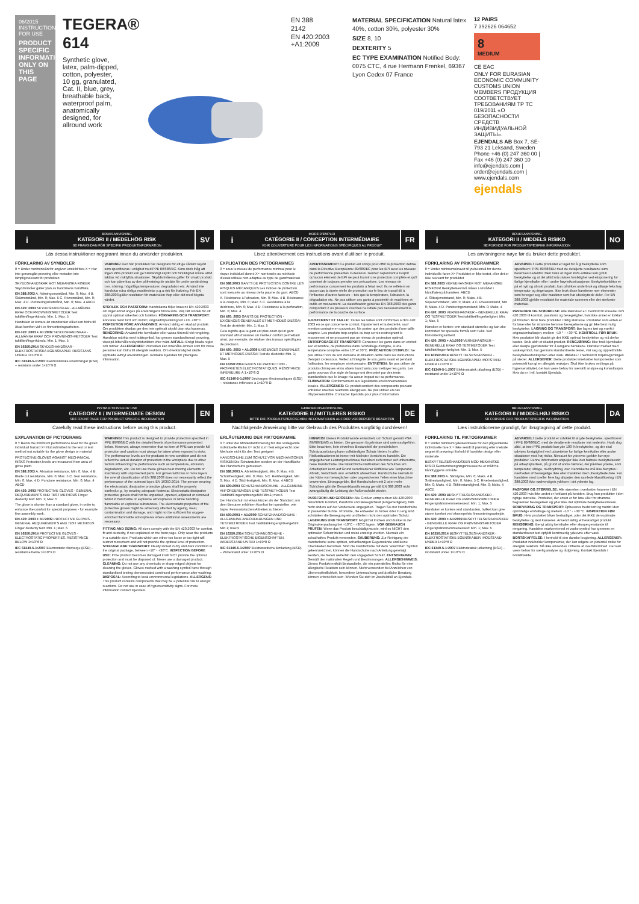06/2015 INSTRUCTIONS FOR USE
PRODUCT SPECIFIC INFORMATION ONLY ON THIS PAGE
TEGERA® 614
Synthetic glove, latex, palm-dipped, cotton, polyester, 10 gg, granulated, Cat. II, blue, grey, breathable back, waterproof palm, anatomically designed, for allround work
EN 388
2142
EN 420:2003 +A1:2009
MATERIAL SPECIFICATION Natural latex 40%, cotton 30%, polyester 30%
SIZE 8, 10
DEXTERITY 5
EC TYPE EXAMINATION Notified Body: 0075 CTC, 4 rue Hermann Frenkel, 69367 Lyon Cedex 07 France
12 PAIRS
7 392626 064652
8
MEDIUM
CE EAC
ONLY FOR EURASIAN ECONOMIC COMMUNITY CUSTOMS UNION MEMBERS ПРОДУКЦИЯ СООТВЕТСТВУЕТ ТРЕБОВАНИЯМ ТР ТС 019/2011 «О БЕЗОПАСНОСТИ СРЕДСТВ ИНДИВИДУАЛЬНОЙ ЗАЩИТЫ».
EJENDALS AB Box 7, SE-793 21 Leksand, Sweden Phone +46 (0) 247 360 00 | Fax +46 (0) 247 360 10 info@ejendals.com | order@ejendals.com | www.ejendals.com
ejendals
i
BRUKSANVISNING
KATEGORI II / MEDELHÖG RISK
SE FRAMSIDAN FÖR SPECIFIK PRODUKTINFORMATION
SV
Läs dessa instruktioner noggrannt innan du använder produkten.
FÖRKLARING AV SYMBOLER
0 = Under miniminivån för angiven enskild fara X = Har inte genomgått provning eller metoden inte lämplig/relevant för produkten
SKYDDSHANDSKAR MOT MEKANISKA RISKER Skyddsnivåer gäller ytan av handskens handflata.
EN 388:2003 A. Nötningsmotstånd, Min. 0; Max. 4 B. Skärmotstånd, Min. 0; Max. 5 C. Rivmotstånd, Min. 0; Max. 4 D. Punkteringsmotstånd, Min. 0; Max. 4 ABCD
EN 420: 2003 SKYDDSHANDSKAR - ALLMÄNNA KRAV OCH PROVNINGSMETODER Test taktilitet/fingerkänsla: Min. 1; Max. 5
Handsken är kortare än standarden vilket kan bidra till ökad komfort vid t ex finmonteringsarbeten.
EN 420: 2003 + A1:2009 SKYDDSHANDSKAR - ALLMÄNNA KRAV OCH PROVNINGS-METODER Test taktilitet/fingerkänsla: Min. 1; Max. 5
EN 16350:2014 SKYDDSHANDSKAR - ELEKTROSTATISKA EGENSKAPER. RESISTANS UNDER 1×10^8 Ω
IEC 61340-5-1:2007 Elektrostatiska urladdningar (ESD) – resistans under 1×10^9 Ω
VARNING! Den här produkten har designats för att ge sådant skydd som specificeras i enlighet med PPE 89/686/EC. Kom dock ihåg att ingen PPE-produkt kan ge fullständigt skydd och försiktighet måste alltid iakttas vid riskfyllda situationer. Skyddsnivåerna gäller för utvald produkt och kan påverkas av den påfrestning de utsätts för under användning t.ex. nötning, höga/låga temperaturer, degradation etc. Använd inte handskar nära rörliga maskindelar p.g.a risk för ihakning. För EN 388:2003 gäller resultaten för materialen ihop eller det med högsta värdet.
STORLEK OCH PASSFORM: Handskarna följer kraven i EN 420:2003 om inget annat anges på anvisningens första sida. Välj rätt storlek för att uppnå optimal säkerhet och funktion. FÖRVARING OCH TRANSPORT: Förvaras helst torrt och mörkt i originalförpackning vid +10- +30°C. INSPEKTION FÖRE ANVÄNDNING: Använd aldrig en skadad produkt. Om produkten skadas ger den inte optimalt skydd utan ska kasseras. RENGÖRING: Använd inte kemikalier eller vassa föremål vid rengöring. Handskar märkta med tvättsymbol, har genom standardiserad provning, visat på bibehållen skyddsfunktion efter tvätt. AVFALL: Enligt lokala regler och rutiner. ALLERGENER: Produkten kan innehålla ämnen som för vissa personer kan bidra till allergisk reaktion. Om överkänslighet skulle uppträda avbryt användningen. Kontakta Ejendals för ytterligare information.
i
MODE D'EMPLOI
CATÉGORIE II / CONCEPTION INTERMÉDIAIRE
VOIR COUVERTURE POUR LES INFORMATIONS SPÉCIFIQUES AU PRODUIT
FR
Lisez attentivement ces instructions avant d'utiliser le produit.
EXPLICATION DES PICTOGRAMMES
0 = sous le niveau de performance minimal pour le risque individuel donné X= non-testés ou méthode d'essai utilisée non-adaptée au type de gant/matériau
EN 388:2003 GANTS DE PROTECTION CONTRE LES RISQUES MÉCANIQUES Les indices de protection sont mesurés au niveau de la paume du gant. ABCD
A. Résistance à l'abrasion, Min. 0; Max. 4 B. Résistance à la coupure, Min. 0; Max. 5 C. Résistance à la déchirure, Min. 0; Max. 4 D. Résistance à la perforation, Min. 0; Max. 4
EN 420: 2003 GANTS DE PROTECTION - EXIGENCES GÉNÉRALES ET MÉTHODES D'ESSAI Test de dextérité: Min. 1; Max. 5
Cela signifie que le gant est plus court qu'un gant standard afin d'assurer un meilleur confort permettant ainsi, par exemple, de réaliser des travaux spécifiques de précision.
EN 420: 2003 + A1:2009 EXIGENCES GÉNÉRALES ET MÉTHODES D'ESSAI Test de dextérité: Min. 1; Max. 5
EN 16350:2014 GANTS DE PROTECTION - PROPRIÉTÉS ÉLECTROSTATIQUES. RÉSISTANCE INFÉRIEURE À 1×10^8 Ω
IEC 61340-5-1:2007 Décharges électrostatiques (ESD) – résistance inférieure à 1×10^9 Ω
AVERTISSEMENT! Ce produit est conçu pour offrir la protection définie dans la Directive Européenne 89/686/EC pour les EPI avec les niveaux de performance présentés ci-dessous. Gardez cependant à l'esprit qu'aucun élément de EPI ne peut fournir une protection complète et qu'il convient de toujours prendre ses précautions. Les niveaux de performance concernent les produits à l'état neuf. Ils ne reflètent en aucun cas la durée réelle de protection sur le lieu de travail dû à l'influence d'autres facteurs – tels que la température, l'abrasion, la dégradation etc. Ne pas utiliser ces gants à proximité de machines et outils en mouvement. La classification générale EN 388:2003 des gants comportant 2 ou plusieurs couches ne reflète pas nécessairement la performance de la couche de surface.
AJUSTEMENT ET TAILLE: Toutes les tailles sont conformes à l'EN 420: 2003 en ce qui concerne le confort, l'ajustement et la dextérité, sauf mention contraire en couverture. Ne portez que des produits d'une taille adaptée. Les produits trop amples ou trop serrés restreignent le mouvement et ne procurent pas un niveau de protection optimal. ENTREPOSAGE ET TRANSPORT: Conserver les gants dans un endroit sec et sombre, de préférence dans l'emballage d'origine, à une température comprise entre 10° et 30°C. PRÉCAUTION D'EMPLOI: Ne pas utiliser hors de son domaine d'utilisation défini dans les instructions d'emploi ci-dessous. Veillez à l'intégrité de vos gants avant et pendant l'utilisation, les remplacer si nécessaire. ENTRETIEN: Ne pas utiliser de produits chimiques et/ou objets tranchants pour nettoyer les gants. Les gants pourvus d'un sigle de lavage ont démontré par des tests standardisés que le lavage n'a aucun impact sur sa performance. ELIMINATION: Conformément aux législations environnementales locales. ALLERGENES: Ce produit contient des composants pouvant entraîner une/des réactions allergiques. Ne pas utiliser en cas d'hypersensibilité. Contacter Ejendals pour plus d'information.
i
BRUKSANVISNING
KATEGORI II / MIDDELS RISIKO
SE FORSIDE FOR PRODUKTSPESIFIKK INFORMASJON
NO
Les anvisningene nøye før du bruker dette produktet.
FORKLARING AV PRIKTOGRAMMER
0 = Under minimumskravet til ytelsesnivå for denne individuelle faren X= Produktet er ikke testet, eller det er ikke relevant for produktet
EN 388:2003 VERNEHANSKER MOT MEKANISKE RISIKOER Beskyttelsesnivå måles i området i håndflaten på hansken. ABCD
A. Slitasjemotstand, Min. 0; Maks. 4 B. Skjæremotstand, Min. 0; Maks. 4 C. Rivemotstand, Min. 0; Maks. 4 D. Punkteringsmotstand, Min. 0; Maks. 4
EN 420: 2003 VERNEHANSKER – GENERELLE KRAV OG TESTMETODER Test taktilitet/fingerførlighet: Min. 1; Max. 5
Hansken er kortere enn standard størrelse og kan øke komforten for spesielle formål som f.eks. ved finmonteringsarbeid.
EN 420: 2003 + A1:2009 VERNEHANSKER – GENERELLE KRAV OG TESTMETODER Test taktilitet/finger-førlighet: Min. 1; Max. 5
EN 16350:2014 BESKYTTELSESHANSKER - ELEKTROSTATISKE EGENSKAPER. MOTSTAND UNDER 1×10^8 Ω
IEC 61340-5-1:2007 Elektrostatisk utladning (ESD) – motstand under 1×10^9 Ω
ADVARSEL! Dette produktet er laget for å gi beskyttelse som spesifisert i PPE 89/686/EU med de detaljerte resultatene som beskrives nedenfor. Men husk at ingen PPE-artikkel kan gi full beskyttelse og at det alltid må utvises forsiktighet ved eksponering for farlige kjemikalier eller i andre høyrisikosituasjoner. Beskyttelsefaktor er på et nytt og ubrukt produkt, kan påvirkes underbruk og slitasje feks høy temperatur og degerasjon. Ikke bruk disse hanskene nær elementer som beveger seg eller maskiner som har ubeskyttede deler. For EN 388:2003 gjelder resultatet for materiale sammen eller det sterkeste materiale.
PASSFORM OG STØRRELSE: Alle størrelser er i henhold til kravene i EN 420:2003 til komfort, passform og bevegelighet, hvis ikke annet er forklart på forsiden. Bruk bare produkter i riktig størrelse. Produkter som enten er for løse eller for stramme hemmer bevegelsene og gir ikke best mulig beskyttelse. LAGRING OG TRANSPORT: Bør lagres tørt og mørkt i originalemballasjen, mellom +10 ° – +30 °C. KONTROLL FØR BRUK: Hvis produktet blir skadet gir det IKKE optimal beskyttelse og må derfor kastes. Bruk aldri et skadet produkt. RENGJØRING: Ikke bruk kjemikalier eller skarpe gjenstander for å rengjøre hanskene. Hansker merket med vaskesymbol, har gjennom standardiserte tester, vist seg og opprettholde beskyttelsesfunksjonen etter vask. AVFALL: I henhold til miljølovgivningen på stedet. ALLERGENER: Dette produktet inneholder komponenter som potensielt kan gi en allergisk reaksjon. Skal ikke brukes ved tegn på hypersensitivitet, det kan være behov for særskilt analyse og konsultasjon. Hvis du er i tvil, kontakt Ejendals.
i
INSTRUCTIONS FOR USE
CATEGORY II / INTERMEDIATE DESIGN
SEE FRONT PAGE FOR PRODUCT SPECIFIC INFORMATION
EN
Carefully read these instructions before using this product.
EXPLANATION OF PICTOGRAMS
0 = Below the minimum performance level for the given individual hazard X= Not submitted to the test or test method not suitable for the glove design or material
PROTECTIVE GLOVES AGAINST MECHANICAL RISKS Protection levels are measured from area of glove palm.
EN 388:2003 A. Abrasion resistance, Min. 0; Max. 4 B. Blade cut resistance, Min. 0; Max. 5 C. Tear resistance, Min. 0; Max. 4 D. Puncture resistance, Min. 0; Max. 4 ABCD
EN 420: 2003 PROTECTIVE GLOVES - GENERAL REQUIREMENTS AND TEST METHODS Finger dexterity test: Min. 1; Max. 5
The glove is shorter than a standard glove, in order to enhance the comfort for special purposes - for example fine assembly work.
EN 420: 2003 + A1:2009 PROTECTIVE GLOVES - GENERAL REQUIREMENTS AND TEST METHODS Finger dexterity test: Min. 1; Max. 5
EN 16350:2014 PROTECTIVE GLOVES - ELECTROSTATIC PROPERTIES. RESISTANCE BELOW 1×10^8 Ω
IEC 61340-5-1:2007 Electrostatic discharge (ESD) – resistance below 1×10^9 Ω
WARNING! This product is designed to provide protection specified in PPE 89/686/EC with the detailed levels of performance presented below. However, always remember that no item of PPE can provide full protection and caution must always be taken when exposed to risks. The performance levels are for products in new condition and do not reflect the actual duration of protection in the workplace due to other factors influencing the performance such as temperature, abrasion, degradation, etc. Do not use these gloves near moving elements or machinery with unprotected parts. For gloves with two or more layers the overall classification of EN 388:2003 does not necessarily reflect the performance of the outmost layer. EN 16350:2014: The person wearing the electrostatic dissipative protective gloves shall be properly earthed,e.g., by wearing adequate footwear. Electrostatic dissipative protective gloves shall not be unpacked, opened, adjusted or removed whilst in flammable or explosive atmospheres or while handling flammable or explosive substances. The electrostatic properties of the protective gloves might be adversely affected by ageing, wear, contamination and damage, and might not be sufficient for oxygen-enriched flammable atmospheres where additional assessments are necessary.
FITTING AND SIZING: All sizes comply with the EN 420:2003 for comfort, fit and dexterity, if not explained on the front page. Only wear the products in a suitable size. Products which are either too loose or too tight will restrict movement and will not provide the optimal level of protection. STORAGE AND TRANSPORT: Ideally stored in dry and dark condition in the original package, between +10° - +30°C. INSPECTION BEFORE USE: If the product becomes damaged it will NOT provide the optimal protection and must be disposed of. Never use a damaged product. CLEANING: Do not use any chemicals or sharp-edged objects for cleaning the gloves. Gloves marked with a washing symbol have through standardised testing demonstrated continued performance after washing. DISPOSAL: According to local environmental legislations. ALLERGENS: This product contains components that may be a potential risk to allergic reactions. Do not use in case of hypersensitivity signs. For more information contact Ejendals.
i
GEBRAUCHSANWEISUNG
KATEGORIE II / MITTLERES RISIKO
BITTE DIE PRODUKTSPEZIFISCHEN INFORMATIONEN AUF DER VORDERSEITE BEACHTEN
DE
Nachfolgende Anweisung bitte vor Gebrauch des Produktes sorgfältig durchlesen!
ERLÄUTERUNG DER PIKTOGRAMME
0 = unter der Mindestanforderung für das vorliegende individuelle Risiko X= nicht zum Test eingereicht oder Methode nicht für den Test geeignet
HANDSCHUHE ZUM SCHUTZ VOR MECHANISCHEN RISIKEN Die Schutzstufen werden an der Handfläche des Handschuhs gemessen.
EN 388:2003 A. Abriebfestigkeit, Min. 0; Max. 4 B. Schnittfestigkeit, Min. 0; Max. 5 C. Reißfestigkeit, Min. 0; Max. 4 D. Stichfestigkeit, Min. 0; Max. 4 ABCD
EN 420:2003 SCHUTZHANDSCHUHE - ALLGEMEINE ANFORDERUNGEN UND TESTMETHODEN Test Taktilität/Fingerspitzengefühl Min.1; max.5
Der Handschuh ist etwas kürzer als der Standard, um dem Benutzer erhöhten Komfort bei speziellen, wie bspw. Feinmotorischen Arbeiten zu bieten.
EN 420:2003 + A1:2009 SCHUTZHANDSCHUHE - ALLGEMEINE ANFORDERUNGEN UND TESTMETHODEN Test Taktilität/Fingerspitzengefühl Min.1; max.5
EN 16350:2014 SCHUTZHANDSCHUHE - ELEKTROSTATISCHE EIGENSCHAFTEN. WIDERSTAND UNTER 1×10^8 Ω
IEC 61340-5-1:2007 Elektrostatische Entladung (ESD) – Widerstand unter 1×10^9 Ω
HINWEIS! Dieses Produkt wurde entwickelt, um Schutz gemäß PSA 89/686/EWG zu bieten. Die genauen Ergebnisse sind unten aufgeführt. Bitte beachten, kein einzelnes Bestandteil der persönlichen Schutzausrüstung kann vollständigen Schutz bieten. In allen Risikosituationen ist immer mit höchster Vorsicht zu handeln. Die angegebenen Leistungsmerkmale beziehen sich immer auf unbenutzte, neue Handschuhe. Die tatsächliche Haltbarkeit des Schutzes am Arbeitsplatz kann auf Grund verschiedener Einflüsse wie Temperatur, Abrieb, Verschleiß usw. erheblich abweichen. Handschuhe niemals in der Nähe von beweglichen oder ungesicherten Teilen einer Maschine verwenden, Einzugsgefahr. Bei Handschuhen mit 2 oder mehr Schichten gibt die Gesamtklassifizierung gemäß EN 388:2003 nicht zwangsläufig die Leistung der Außenschicht wieder.
PASSFORM UND GRÖSSEN: Alle Größen entsprechen EN 420:2003 hinsichtlich Komfort, Passform und Beweglichkeit (Fingerfertigkeit), falls nicht anders auf der Vorderseite angegeben. Tragen Sie nur Handschuhe in passender Größe. Produkte, die entweder zu locker oder zu eng sind schränken die Bewegung ein und liefern nicht den optimalen Schutz. LAGERUNG UND TRANSPORT: Möglichst trocken und dunkel in der Originalverpackung bei +10°C - +30°C lagern. VOR GEBRAUCH PRÜFEN: Wenn das Produkt beschädigt wurde, wird es NICHT den optimalen Schutz bieten und muss entsorgt werden. Niemals ein schadhaftes Produkt verwenden. SÄUBERUNG: Zur Reinigung der Handschuhe keine spitzen, scharfkantigen Gegenstände und keine Chemikalien benutzen. Sind die Handschuhe mit dem "waschbar" Symbol gekennzeichnet, können die Handschuhe nach Anleitung gereinigt werden, sie bieten weiterhin den angegeben Schutz. ENTSORGUNG: Gemäß den nationalen Regeln und Bestimmungen. ALLERGIEHINWEIS: Dieses Produkt enthält Bestandteile, die ein potentielles Risiko für eine allergische Reaktion sein können. Nicht verwenden bei Anzeichen von Überempfindlichkeit, besondere Untersuchung und ärztliche Beratung können erforderlich sein. Wenden Sie sich im Zweifelsfall an Ejendals.
i
BRUGSANVISNING
KATEGORI II / MIDDELHØJ RISIKO
SE FORSIDE FOR PRODUKTSPECIFIK INFORMATION
DA
Læs instruktionerne grundigt, før ibrugtagning af dette produkt.
FORKLARING TIL PIKTOGRAMMER
0 = Under minimum ydelsesniveau for den pågældende individuelle fare X = Ikke sendt til prøvning eller metode uegnet til prøvning i forhold til handske design eller materiale
BESKYTTELSESHANDSKER MOD MEKANISKE RISICI Gennemtrængningsniveauerne er målt fra håndryggens område.
EN 388:2003 A. Slidstyrke, Min. 0; Maks. 4 B. Snitbestandighed, Min. 0; Maks. 5 C. Rivebestandighed, Min. 0; Maks. 4 D. Stikbestandighed, Min. 0; Maks. 4 ABCD
EN 420: 2003 BESKYTTELSESHANDSKER - GENERELLE KRAV OG PRØVNINGSMETODER Fingerspidsfornemmelsestest: Min. 1; Max. 5
Handsken er kortere end standarden, hvilket kan give større komfort ved eksempelvis finmonteringsarbejde.
EN 420: 2003 + A1:2009 BESKYTTELSESHANDSKER - GENERELLE KRAV OG PRØVNINGSMETODER Fingerspidsfornemmelsestest: Min. 1; Max. 5
EN 16350:2014 BESKYTTELSESHANDSKER - ELEKTROSTATISKE EGENSKABER. MODSTAND UNDER 1×10^8 Ω
IEC 61340-5-1:2007 Elektrostatisk udladning (ESD) – modstand under 1×10^9 Ω
ADVARSEL! Dette produkt er udviklet til at yde beskyttelse, specificeret i PPE 89/686/EC, med de detaljerede resultater vist nedenfor. Husk dog altid, at intet PPE produkt kan yde 100 % beskyttelse, og der skal udvises forsigtighed ved udsættelse for farlige kemikalier eller andre situationer med høj risiko. Niveauet for ydeevne gælder kun nye produkter. Denne information afspejler ikke den faktiske beskyttelsestid på arbejdspladsen, på grund af andre faktorer, der påvirker ydelse, som temperatur, slitage, nedbrydning, osv. Handskerne må ikke benyttes i nærheden af bevægelige dele eller maskiner med ubeskyttede dele. For handsker med to eller flere lag afspejler den samlede klassificering i EN 388:2003 ikke nødvendigvis ydelsen i det yderste lag.
PASFORM OG STØRRELSE: Alle størrelser overholder kravene i EN 420:2003 hvis ikke andet er forklaret på forsiden. Brug kun produkter i den rigtige størrelse. Produkter, der enten er for løse eller for stramme begrænser bevægelsen og yder ikke det optimale beskyttelsesniveau. OPBEVARING OG TRANSPORT: Opbevares bedst tørt og mørkt i den oprindelige emballage og mellem +10 ° - +30 °C. INSPEKTION FØR BRUG: Hvis produktet bliver beskadiget, yder det IKKE den optimale beskyttelse og skal kasseres. Anvend aldrig et beskadiget produkt. RENGØRING: Benyt aldrig kemikalier eller skarpe genstande til rengøring. Handsker markeret med et vaske symbol har igennem en standardiseret test opfyldt kontinuerlig ydeevne efter vask. BORTSKAFFELSE: I henhold til den danske lovgivning. ALLERGENER: Produktet indeholder komponenter, der kan udgøre en potentiel risiko for allergisk reaktion. Må ikke anvendes i tilfælde af overfølsomhed. Der kan være behov for særlig analyse og rådgivning. Kontakt Ejendals i tvivlstilfælde.